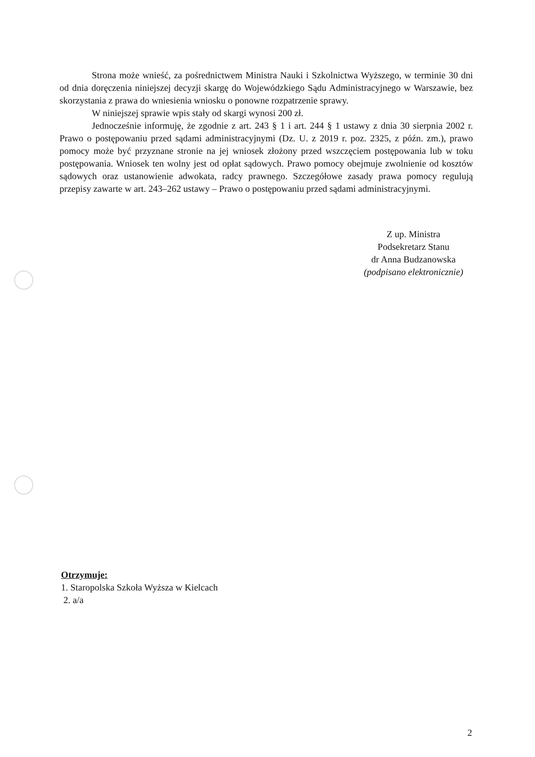Strona może wnieść, za pośrednictwem Ministra Nauki i Szkolnictwa Wyższego, w terminie 30 dni od dnia doręczenia niniejszej decyzji skargę do Wojewódzkiego Sądu Administracyjnego w Warszawie, bez skorzystania z prawa do wniesienia wniosku o ponowne rozpatrzenie sprawy.
W niniejszej sprawie wpis stały od skargi wynosi 200 zł.
Jednocześnie informuję, że zgodnie z art. 243 § 1 i art. 244 § 1 ustawy z dnia 30 sierpnia 2002 r. Prawo o postępowaniu przed sądami administracyjnymi (Dz. U. z 2019 r. poz. 2325, z późn. zm.), prawo pomocy może być przyznane stronie na jej wniosek złożony przed wszczęciem postępowania lub w toku postępowania. Wniosek ten wolny jest od opłat sądowych. Prawo pomocy obejmuje zwolnienie od kosztów sądowych oraz ustanowienie adwokata, radcy prawnego. Szczegółowe zasady prawa pomocy regulują przepisy zawarte w art. 243–262 ustawy – Prawo o postępowaniu przed sądami administracyjnymi.
Z up. Ministra
Podsekretarz Stanu
dr Anna Budzanowska
(podpisano elektronicznie)
Otrzymuje:
1. Staropolska Szkoła Wyższa w Kielcach
2. a/a
2